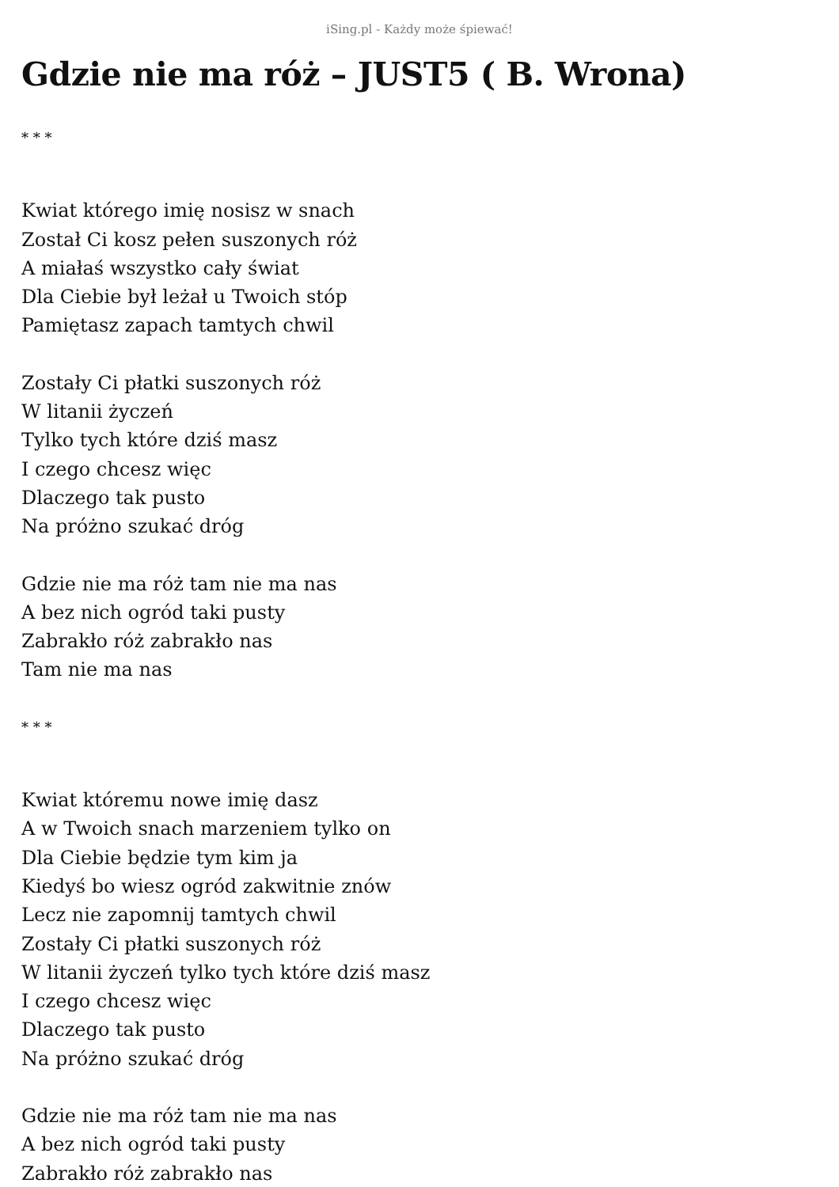iSing.pl - Każdy może śpiewać!
Gdzie nie ma róż – JUST5 ( B. Wrona)
* * *
Kwiat którego imię nosisz w snach
Został Ci kosz pełen suszonych róż
A miałaś wszystko cały świat
Dla Ciebie był leżał u Twoich stóp
Pamiętasz zapach tamtych chwil
Zostały Ci płatki suszonych róż
W litanii życzeń
Tylko tych które dziś masz
I czego chcesz więc
Dlaczego tak pusto
Na próżno szukać dróg
Gdzie nie ma róż tam nie ma nas
A bez nich ogród taki pusty
Zabrakło róż zabrakło nas
Tam nie ma nas
* * *
Kwiat któremu nowe imię dasz
A w Twoich snach marzeniem tylko on
Dla Ciebie będzie tym kim ja
Kiedyś bo wiesz ogród zakwitnie znów
Lecz nie zapomnij tamtych chwil
Zostały Ci płatki suszonych róż
W litanii życzeń tylko tych które dziś masz
I czego chcesz więc
Dlaczego tak pusto
Na próżno szukać dróg
Gdzie nie ma róż tam nie ma nas
A bez nich ogród taki pusty
Zabrakło róż zabrakło nas